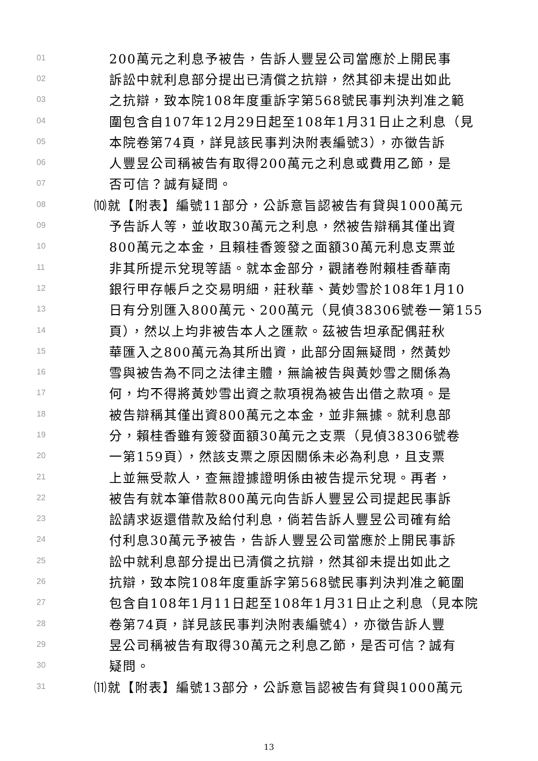01 200萬元之利息予被告，告訴人豐昱公司當應於上開民事
02 訴訟中就利息部分提出已清償之抗辯，然其卻未提出如此
03 之抗辯，致本院108年度重訴字第568號民事判決判准之範
04 圍包含自107年12月29日起至108年1月31日止之利息（見
05 本院卷第74頁，詳見該民事判決附表編號3），亦徵告訴
06 人豐昱公司稱被告有取得200萬元之利息或費用乙節，是
07 否可信？誠有疑問。
08 ⑽就【附表】編號11部分，公訴意旨認被告有貸與1000萬元
09 予告訴人等，並收取30萬元之利息，然被告辯稱其僅出資
10 800萬元之本金，且賴桂香簽發之面額30萬元利息支票並
11 非其所提示兌現等語。就本金部分，觀諸卷附賴桂香華南
12 銀行甲存帳戶之交易明細，莊秋華、黃妙雪於108年1月10
13 日有分別匯入800萬元、200萬元（見偵38306號卷一第155
14 頁），然以上均非被告本人之匯款。茲被告坦承配偶莊秋
15 華匯入之800萬元為其所出資，此部分固無疑問，然黃妙
16 雪與被告為不同之法律主體，無論被告與黃妙雪之關係為
17 何，均不得將黃妙雪出資之款項視為被告出借之款項。是
18 被告辯稱其僅出資800萬元之本金，並非無據。就利息部
19 分，賴桂香雖有簽發面額30萬元之支票（見偵38306號卷
20 一第159頁），然該支票之原因關係未必為利息，且支票
21 上並無受款人，查無證據證明係由被告提示兌現。再者，
22 被告有就本筆借款800萬元向告訴人豐昱公司提起民事訴
23 訟請求返還借款及給付利息，倘若告訴人豐昱公司確有給
24 付利息30萬元予被告，告訴人豐昱公司當應於上開民事訴
25 訟中就利息部分提出已清償之抗辯，然其卻未提出如此之
26 抗辯，致本院108年度重訴字第568號民事判決判准之範圍
27 包含自108年1月11日起至108年1月31日止之利息（見本院
28 卷第74頁，詳見該民事判決附表編號4），亦徵告訴人豐
29 昱公司稱被告有取得30萬元之利息乙節，是否可信？誠有
30 疑問。
31 ⑾就【附表】編號13部分，公訴意旨認被告有貸與1000萬元
13